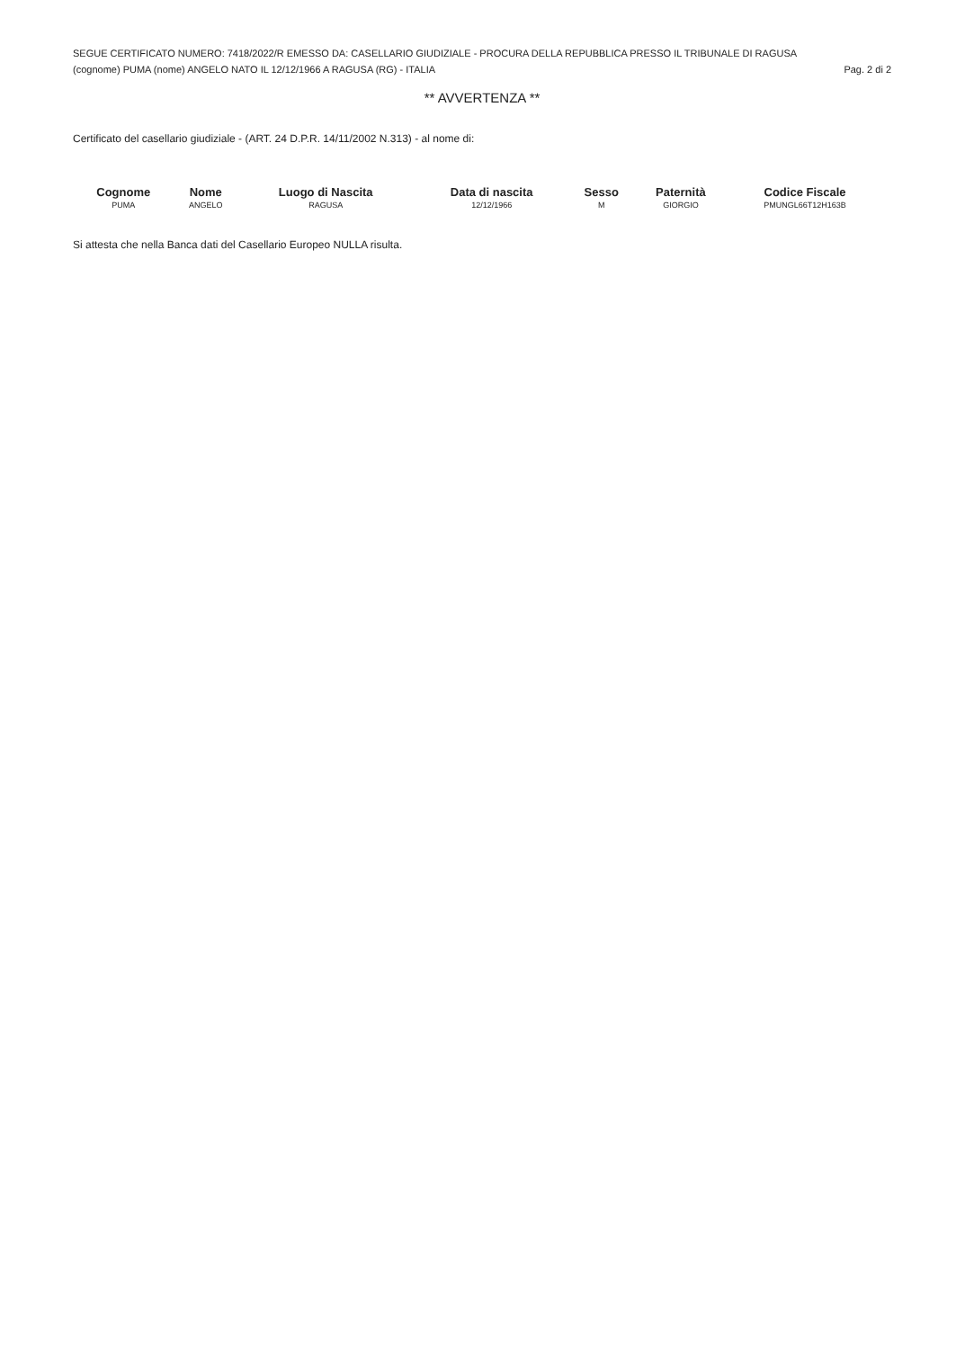SEGUE CERTIFICATO NUMERO: 7418/2022/R EMESSO DA: CASELLARIO GIUDIZIALE - PROCURA DELLA REPUBBLICA PRESSO IL TRIBUNALE DI RAGUSA
(cognome) PUMA (nome) ANGELO NATO IL 12/12/1966 A RAGUSA (RG) - ITALIA Pag. 2 di 2
** AVVERTENZA **
Certificato del casellario giudiziale - (ART. 24 D.P.R. 14/11/2002 N.313) - al nome di:
| Cognome | Nome | Luogo di Nascita | Data di nascita | Sesso | Paternità | Codice Fiscale |
| --- | --- | --- | --- | --- | --- | --- |
| PUMA | ANGELO | RAGUSA | 12/12/1966 | M | GIORGIO | PMUNGL66T12H163B |
Si attesta che nella Banca dati del Casellario Europeo NULLA risulta.